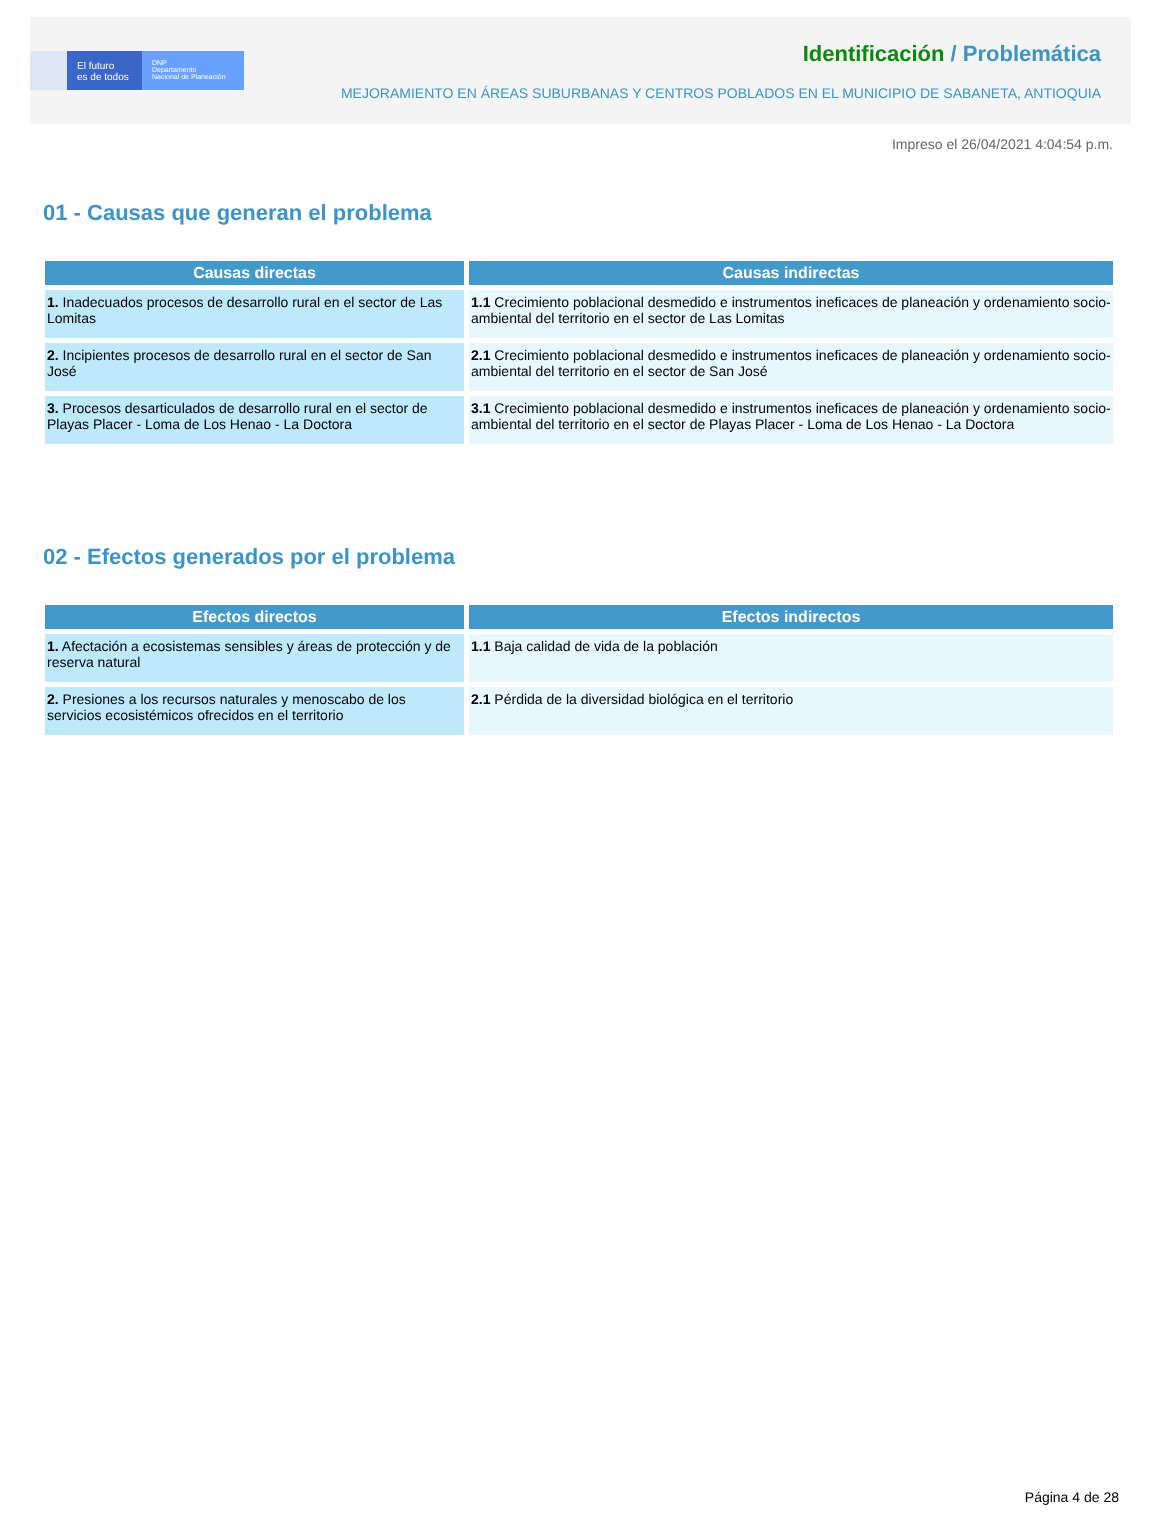El futuro
es de todos
DNP
Departamento
Nacional de Planeación
Identificación / Problemática
MEJORAMIENTO EN ÁREAS SUBURBANAS Y CENTROS POBLADOS EN EL MUNICIPIO DE SABANETA, ANTIOQUIA
Impreso el 26/04/2021 4:04:54 p.m.
01 - Causas que generan el problema
| Causas directas | Causas indirectas |
| --- | --- |
| 1. Inadecuados procesos de desarrollo rural en el sector de Las Lomitas | 1.1 Crecimiento poblacional desmedido e instrumentos ineficaces de planeación y ordenamiento socio-ambiental del territorio en el sector de Las Lomitas |
| 2. Incipientes procesos de desarrollo rural en el sector de San José | 2.1 Crecimiento poblacional desmedido e instrumentos ineficaces de planeación y ordenamiento socio-ambiental del territorio en el sector de San José |
| 3. Procesos desarticulados de desarrollo rural en el sector de Playas Placer - Loma de Los Henao - La Doctora | 3.1 Crecimiento poblacional desmedido e instrumentos ineficaces de planeación y ordenamiento socio-ambiental del territorio en el sector de Playas Placer - Loma de Los Henao - La Doctora |
02 - Efectos generados por el problema
| Efectos directos | Efectos indirectos |
| --- | --- |
| 1. Afectación a ecosistemas sensibles y áreas de protección y de reserva natural | 1.1 Baja calidad de vida de la población |
| 2. Presiones a los recursos naturales y menoscabo de los servicios ecosistémicos ofrecidos en el territorio | 2.1 Pérdida de la diversidad biológica en el territorio |
Página 4 de 28